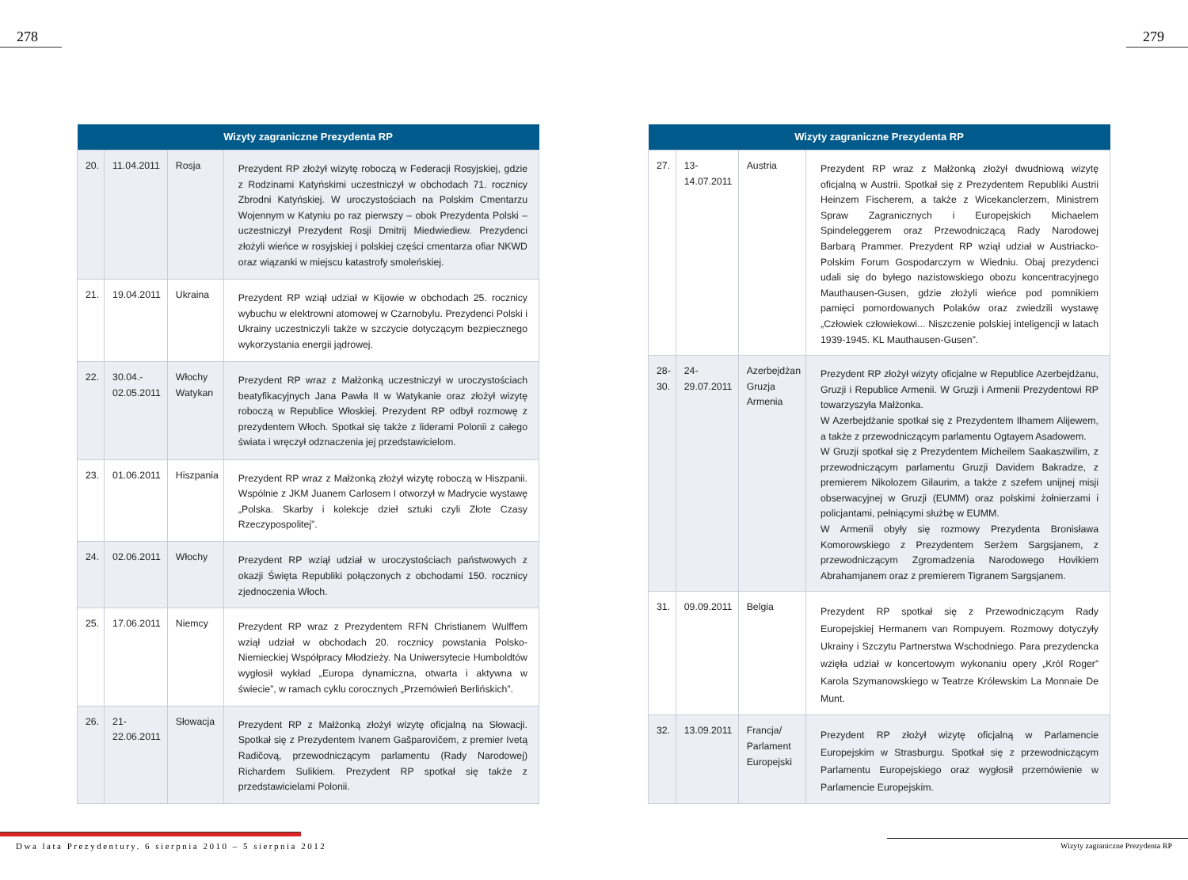278 279
| Wizyty zagraniczne Prezydenta RP | | | |
| --- | --- | --- | --- |
| 20. | 11.04.2011 | Rosja | Prezydent RP złożył wizytę roboczą w Federacji Rosyjskiej, gdzie z Rodzinami Katyńskimi uczestniczył w obchodach 71. rocznicy Zbrodni Katyńskiej. W uroczystościach na Polskim Cmentarzu Wojennym w Katyniu po raz pierwszy – obok Prezydenta Polski – uczestniczył Prezydent Rosji Dmitrij Miedwiediew. Prezydenci złożyli wieńce w rosyjskiej i polskiej części cmentarza ofiar NKWD oraz wiązanki w miejscu katastrofy smoleńskiej. |
| 21. | 19.04.2011 | Ukraina | Prezydent RP wziął udział w Kijowie w obchodach 25. rocznicy wybuchu w elektrowni atomowej w Czarnobylu. Prezydenci Polski i Ukrainy uczestniczyli także w szczycie dotyczącym bezpiecznego wykorzystania energii jądrowej. |
| 22. | 30.04.- 02.05.2011 | Włochy Watykan | Prezydent RP wraz z Małżonką uczestniczył w uroczystościach beatyfikacyjnych Jana Pawła II w Watykanie oraz złożył wizytę roboczą w Republice Włoskiej. Prezydent RP odbył rozmowę z prezydentem Włoch. Spotkał się także z liderami Polonii z całego świata i wręczył odznaczenia jej przedstawicielom. |
| 23. | 01.06.2011 | Hiszpania | Prezydent RP wraz z Małżonką złożył wizytę roboczą w Hiszpanii. Wspólnie z JKM Juanem Carlosem I otworzył w Madrycie wystawę „Polska. Skarby i kolekcje dzieł sztuki czyli Złote Czasy Rzeczypospolitej”. |
| 24. | 02.06.2011 | Włochy | Prezydent RP wziął udział w uroczystościach państwowych z okazji Święta Republiki połączonych z obchodami 150. rocznicy zjednoczenia Włoch. |
| 25. | 17.06.2011 | Niemcy | Prezydent RP wraz z Prezydentem RFN Christianem Wulffem wziął udział w obchodach 20. rocznicy powstania Polsko-Niemieckiej Współpracy Młodzieży. Na Uniwersytecie Humboldtów wygłosił wykład „Europa dynamiczna, otwarta i aktywna w świecie”, w ramach cyklu corocznych „Przemówień Berlińskich”. |
| 26. | 21-22.06.2011 | Słowacja | Prezydent RP z Małżonką złożył wizytę oficjalną na Słowacji. Spotkał się z Prezydentem Ivanem Gašparovičem, z premier Ivetą Radičovą, przewodniczącym parlamentu (Rady Narodowej) Richardem Sulikiem. Prezydent RP spotkał się także z przedstawicielami Polonii. |
| Wizyty zagraniczne Prezydenta RP | | | |
| --- | --- | --- | --- |
| 27. | 13-14.07.2011 | Austria | Prezydent RP wraz z Małżonką złożył dwudniową wizytę oficjalną w Austrii. Spotkał się z Prezydentem Republiki Austrii Heinzem Fischerem, a także z Wicekanclerzem, Ministrem Spraw Zagranicznych i Europejskich Michaelem Spindeleggerem oraz Przewodniczącą Rady Narodowej Barbarą Prammer. Prezydent RP wziął udział w Austriacko-Polskim Forum Gospodarczym w Wiedniu. Obaj prezydenci udali się do byłego nazistowskiego obozu koncentracyjnego Mauthausen-Gusen, gdzie złożyli wieńce pod pomnikiem pamięci pomordowanych Polaków oraz zwiedzili wystawę „Człowiek człowiekowi... Niszczenie polskiej inteligencji w latach 1939-1945. KL Mauthausen-Gusen”. |
| 28- 30. | 24-29.07.2011 | Azerbejdżan Gruzja Armenia | Prezydent RP złożył wizyty oficjalne w Republice Azerbejdżanu, Gruzji i Republice Armenii. W Gruzji i Armenii Prezydentowi RP towarzyszyła Małżonka. W Azerbejdżanie spotkał się z Prezydentem Ilhamem Alijewem, a także z przewodniczącym parlamentu Ogtayem Asadowem. W Gruzji spotkał się z Prezydentem Micheilem Saakaszwilim, z przewodniczącym parlamentu Gruzji Davidem Bakradze, z premierem Nikolozem Gilaurim, a także z szefem unijnej misji obserwacyjnej w Gruzji (EUMM) oraz polskimi żołnierzami i policjantami, pełniącymi służbę w EUMM. W Armenii obyły się rozmowy Prezydenta Bronisława Komorowskiego z Prezydentem Serżem Sargsjanem, z przewodniczącym Zgromadzenia Narodowego Hovikiem Abrahamjanem oraz z premierem Tigranem Sargsjanem. |
| 31. | 09.09.2011 | Belgia | Prezydent RP spotkał się z Przewodniczącym Rady Europejskiej Hermanem van Rompuyem. Rozmowy dotyczyły Ukrainy i Szczytu Partnerstwa Wschodniego. Para prezydencka wzięła udział w koncertowym wykonaniu opery „Król Roger” Karola Szymanowskiego w Teatrze Królewskim La Monnaie De Munt. |
| 32. | 13.09.2011 | Francja/ Parlament Europejski | Prezydent RP złożył wizytę oficjalną w Parlamencie Europejskim w Strasburgu. Spotkał się z przewodniczącym Parlamentu Europejskiego oraz wygłosił przemówienie w Parlamencie Europejskim. |
Dwa lata Prezydentury. 6 sierpnia 2010 – 5 sierpnia 2012
Wizyty zagraniczne Prezydenta RP